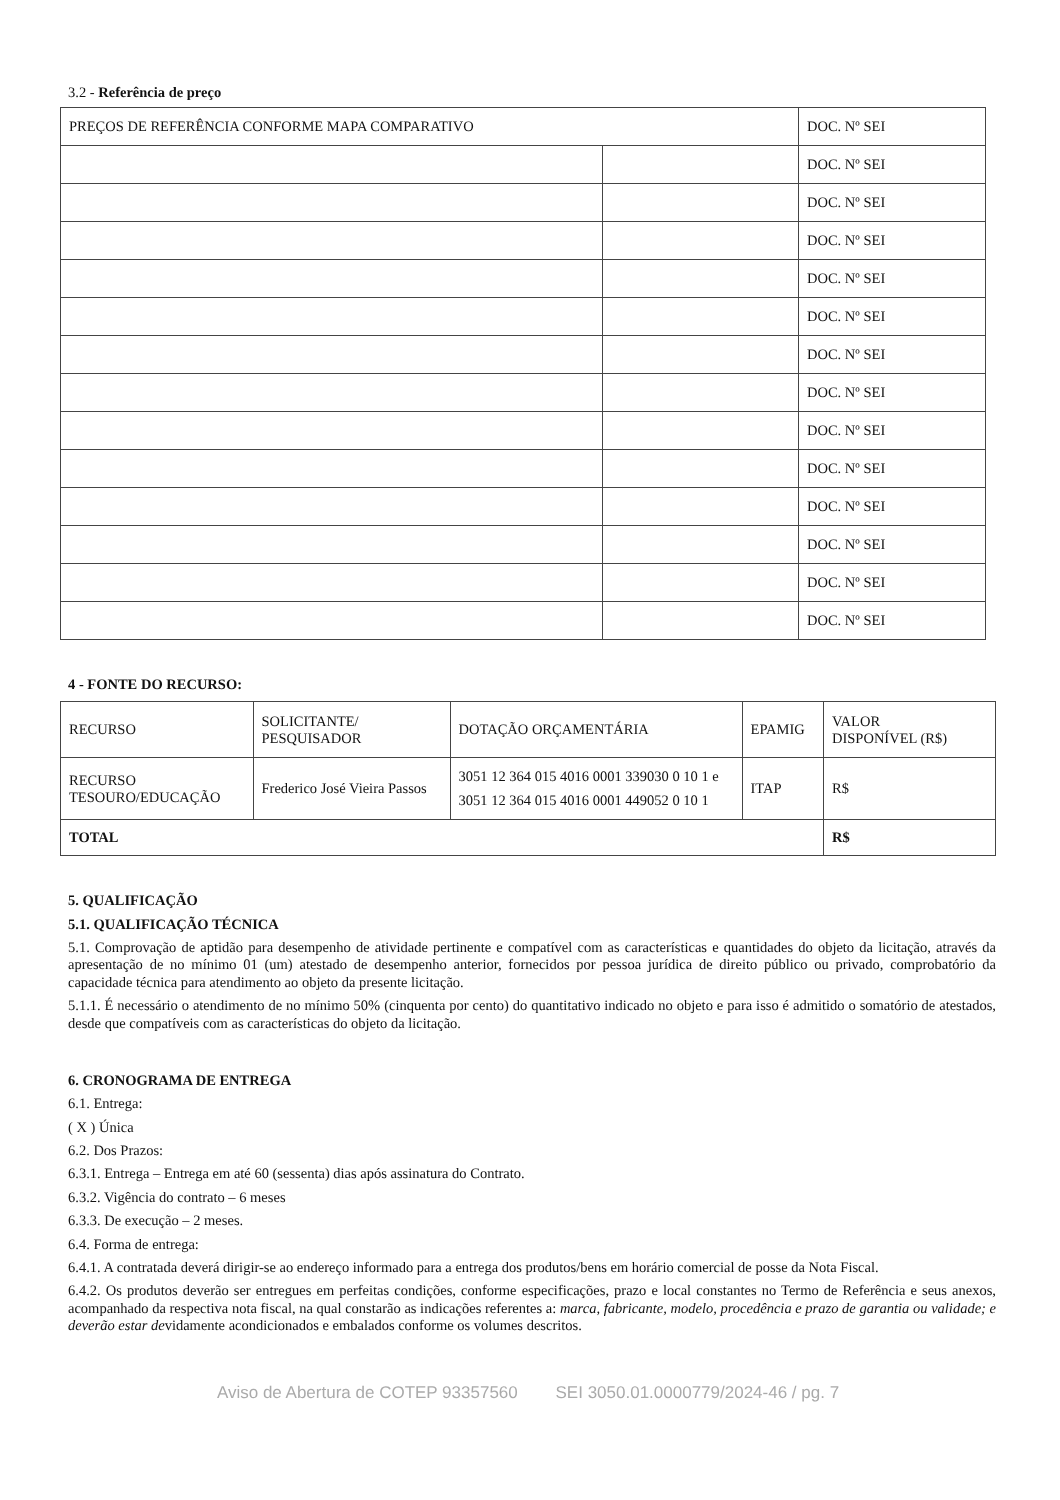3.2 - Referência de preço
| PREÇOS DE REFERÊNCIA CONFORME MAPA COMPARATIVO | | DOC. Nº SEI |
| | | DOC. Nº SEI |
| | | DOC. Nº SEI |
| | | DOC. Nº SEI |
| | | DOC. Nº SEI |
| | | DOC. Nº SEI |
| | | DOC. Nº SEI |
| | | DOC. Nº SEI |
| | | DOC. Nº SEI |
| | | DOC. Nº SEI |
| | | DOC. Nº SEI |
| | | DOC. Nº SEI |
| | | DOC. Nº SEI |
| | | DOC. Nº SEI |
4 - FONTE DO RECURSO:
| RECURSO | SOLICITANTE/ PESQUISADOR | DOTAÇÃO ORÇAMENTÁRIA | EPAMIG | VALOR DISPONÍVEL (R$) |
| RECURSO TESOURO/EDUCAÇÃO | Frederico José Vieira Passos | 3051 12 364 015 4016 0001 339030 0 10 1 e 3051 12 364 015 4016 0001 449052 0 10 1 | ITAP | R$ |
| TOTAL | | | | R$ |
5. QUALIFICAÇÃO
5.1. QUALIFICAÇÃO TÉCNICA
5.1. Comprovação de aptidão para desempenho de atividade pertinente e compatível com as características e quantidades do objeto da licitação, através da apresentação de no mínimo 01 (um) atestado de desempenho anterior, fornecidos por pessoa jurídica de direito público ou privado, comprobatório da capacidade técnica para atendimento ao objeto da presente licitação.
5.1.1. É necessário o atendimento de no mínimo 50% (cinquenta por cento) do quantitativo indicado no objeto e para isso é admitido o somatório de atestados, desde que compatíveis com as características do objeto da licitação.
6. CRONOGRAMA DE ENTREGA
6.1. Entrega:
( X ) Única
6.2. Dos Prazos:
6.3.1. Entrega – Entrega em até 60 (sessenta) dias após assinatura do Contrato.
6.3.2. Vigência do contrato – 6 meses
6.3.3. De execução – 2 meses.
6.4. Forma de entrega:
6.4.1. A contratada deverá dirigir-se ao endereço informado para a entrega dos produtos/bens em horário comercial de posse da Nota Fiscal.
6.4.2. Os produtos deverão ser entregues em perfeitas condições, conforme especificações, prazo e local constantes no Termo de Referência e seus anexos, acompanhado da respectiva nota fiscal, na qual constarão as indicações referentes a: marca, fabricante, modelo, procedência e prazo de garantia ou validade; e deverão estar devidamente acondicionados e embalados conforme os volumes descritos.
Aviso de Abertura de COTEP 93357560 SEI 3050.01.0000779/2024-46 / pg. 7